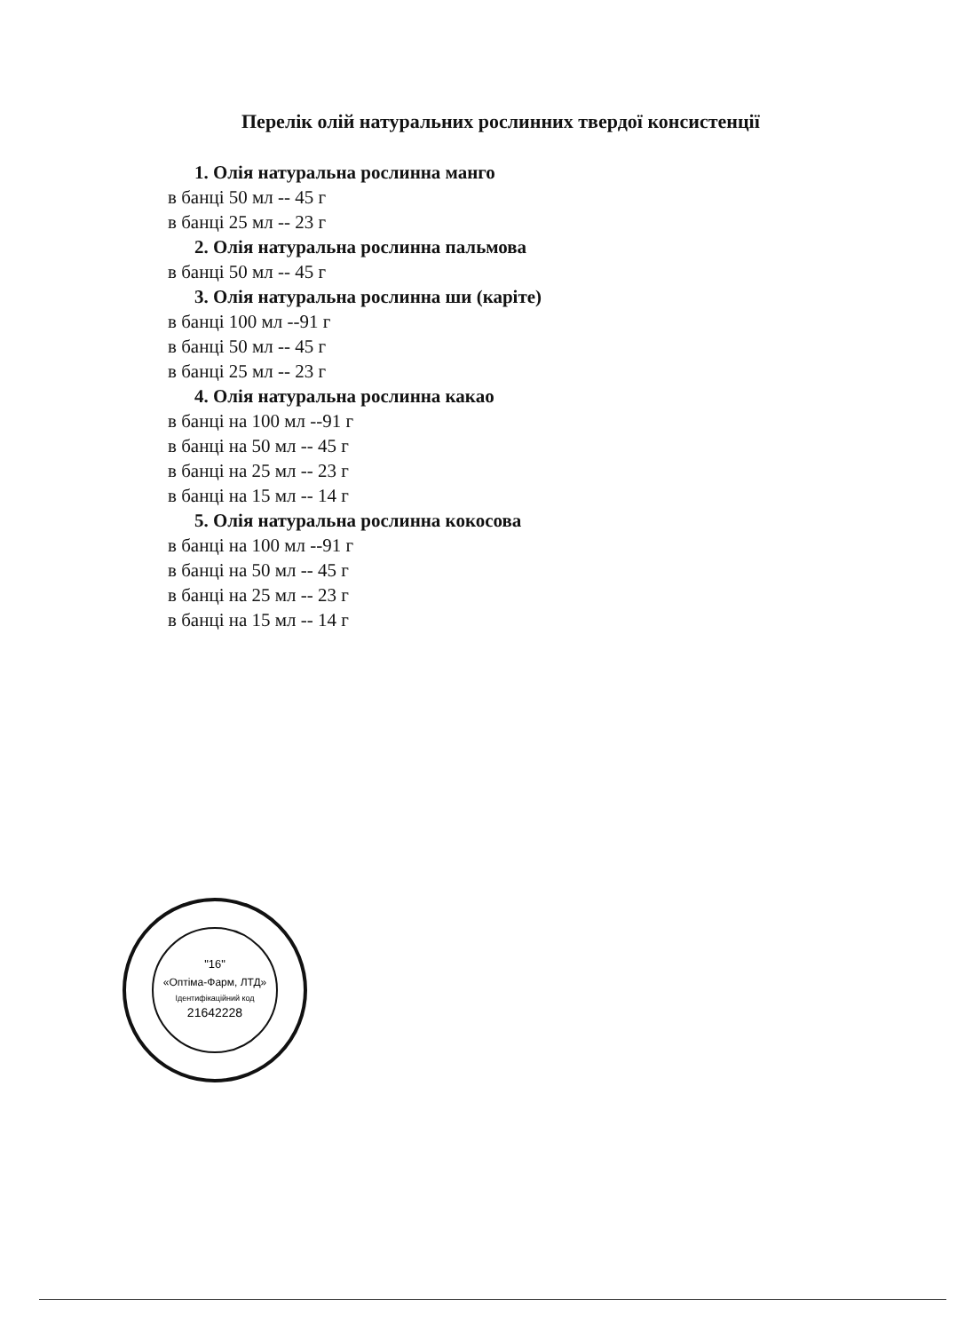Перелік олій натуральних рослинних твердої консистенції
1. Олія натуральна рослинна манго
в банці 50 мл -- 45 г
в банці 25 мл -- 23 г
2. Олія натуральна рослинна пальмова
в банці 50 мл -- 45 г
3. Олія натуральна рослинна ши (каріте)
в банці 100 мл --91 г
в банці 50 мл -- 45 г
в банці 25 мл -- 23 г
4. Олія натуральна рослинна какао
в банці на 100 мл --91 г
в банці на 50 мл -- 45 г
в банці на 25 мл -- 23 г
в банці на 15 мл -- 14 г
5. Олія натуральна рослинна кокосова
в банці на 100 мл --91 г
в банці на 50 мл -- 45 г
в банці на 25 мл -- 23 г
в банці на 15 мл -- 14 г
"16"
«Оптіма-Фарм, ЛТД»
Ідентифікаційний код
21642228